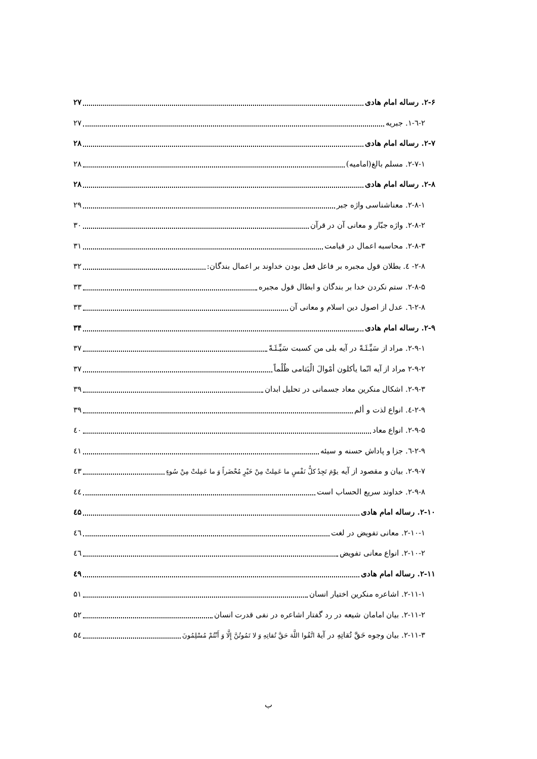۲-۶. رساله امام هادی ۲۷
۲-٦-۱. جبریه ۲۷
۲-۷. رساله امام هادی ۲۸
۲-۷-۱. مسلم بالغ(امامیه) ۲۸
۲-۸. رساله امام هادی ۲۸
۲-۸-۱. معناشناسی واژه جبر ۲۹
۲-۸-۲. واژه جبّار و معانی آن در قرآن ۳۰
۲-۸-۳. محاسبه اعمال در قیامت ۳۱
۲-۸- ٤. بطلان قول مجبره بر فاعل فعل بودن خداوند بر اعمال بندگان: ۳۲
۲-۸-۵. ستم نکردن خدا بر بندگان و ابطال قول مجبره ۳۳
۲-۸-٦. عدل از اصول دین اسلام و معانی آن ۳۳
۲-۹. رساله امام هادی ۳۴
۲-۹-۱. مراد از سَیِّـئَـةً در آیه بلی من کسبت سَیِّـئَـةً ۳۷
۲-۹-۲ مراد از آیه انّما یأکلون أمْوالَ الْیَتامی ظُلْماً ۳۷
۲-۹-۳. اشکال منکرین معاد جسمانی در تحلیل ابدان ۳۹
۲-۹-٤. انواع لذت و ألم ۳۹
۲-۹-۵. انواع معاد ٤۰
۲-۹-٦. جزا و پاداش حسنه و سیئه ٤۱
۲-۹-۷. بیان و مقصود از آیه یوْمَ تَجِدُ کلُّ نَفْسٍ ما عَمِلتْ مِنْ خَیْرٍ مُحْضَراً وَ ما عَمِلتْ مِنْ سُوءٍ ٤۳
۲-۹-۸. خداوند سریع الحساب است ٤٤
۲-۱۰. رساله امام هادی ٤۵
۲-۱۰-۱. معانی تفویض در لغت ٤٦
۲-۱۰-۲. انواع معانی تفویض ٤٦
۲-۱۱. رساله امام هادی ٤۹
۲-۱۱-۱. اشاعره منکرین اختیار انسان ۵۱
۲-۱۱-۲. بیان امامان شیعه در رد گفتار اشاعره در نفی قدرت انسان ۵۲
۲-۱۱-۳. بیان وجوه حَقَّ تُقاتِهِ در آیهٔ اتَّقُوا اللَّهَ حَقَّ تُقاتِهِ وَ لا تَمُوتُنَّ إِلَّا وَ أَنْتُمْ مُسْلِمُونَ ۵٤
ب